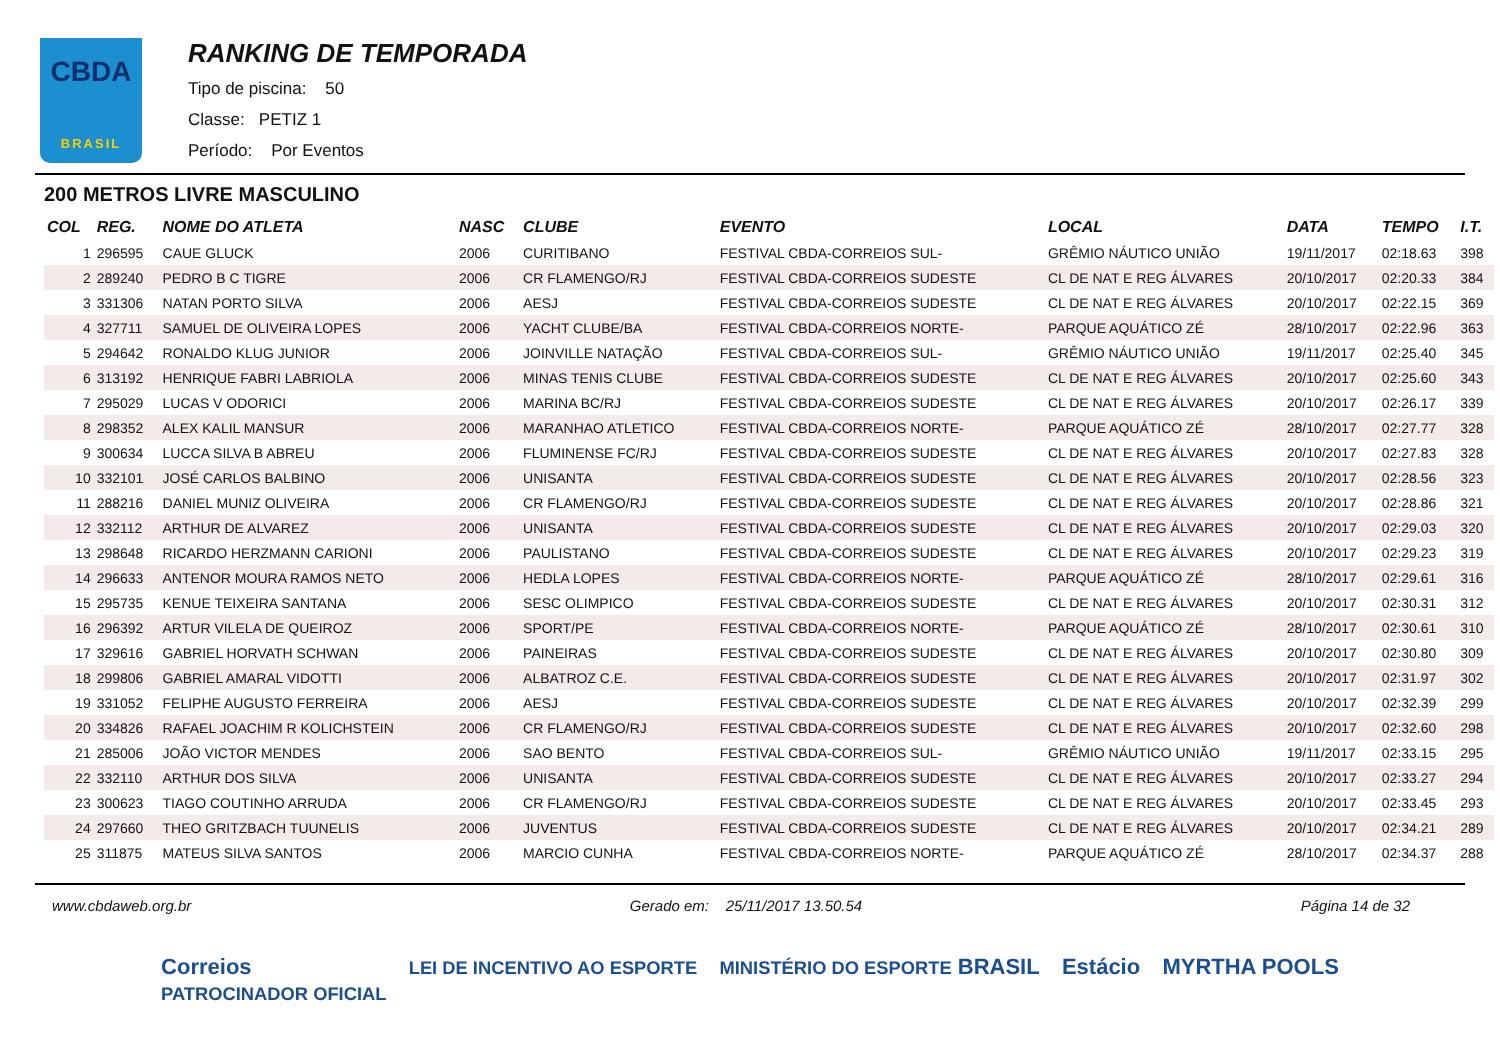CBDA
BRASIL
RANKING DE TEMPORADA
Tipo de piscina: 50
Classe: PETIZ 1
Período: Por Eventos
200 METROS LIVRE MASCULINO
| COL | REG. | NOME DO ATLETA | NASC | CLUBE | EVENTO | LOCAL | DATA | TEMPO | I.T. |
| --- | --- | --- | --- | --- | --- | --- | --- | --- | --- |
| 1 | 296595 | CAUE GLUCK | 2006 | CURITIBANO | FESTIVAL CBDA-CORREIOS SUL- | GRÊMIO NÁUTICO UNIÃO | 19/11/2017 | 02:18.63 | 398 |
| 2 | 289240 | PEDRO B C TIGRE | 2006 | CR FLAMENGO/RJ | FESTIVAL CBDA-CORREIOS SUDESTE | CL DE NAT E REG ÁLVARES | 20/10/2017 | 02:20.33 | 384 |
| 3 | 331306 | NATAN PORTO SILVA | 2006 | AESJ | FESTIVAL CBDA-CORREIOS SUDESTE | CL DE NAT E REG ÁLVARES | 20/10/2017 | 02:22.15 | 369 |
| 4 | 327711 | SAMUEL DE OLIVEIRA LOPES | 2006 | YACHT CLUBE/BA | FESTIVAL CBDA-CORREIOS NORTE- | PARQUE AQUÁTICO ZÉ | 28/10/2017 | 02:22.96 | 363 |
| 5 | 294642 | RONALDO KLUG JUNIOR | 2006 | JOINVILLE NATAÇÃO | FESTIVAL CBDA-CORREIOS SUL- | GRÊMIO NÁUTICO UNIÃO | 19/11/2017 | 02:25.40 | 345 |
| 6 | 313192 | HENRIQUE FABRI LABRIOLA | 2006 | MINAS TENIS CLUBE | FESTIVAL CBDA-CORREIOS SUDESTE | CL DE NAT E REG ÁLVARES | 20/10/2017 | 02:25.60 | 343 |
| 7 | 295029 | LUCAS V ODORICI | 2006 | MARINA BC/RJ | FESTIVAL CBDA-CORREIOS SUDESTE | CL DE NAT E REG ÁLVARES | 20/10/2017 | 02:26.17 | 339 |
| 8 | 298352 | ALEX KALIL MANSUR | 2006 | MARANHAO ATLETICO | FESTIVAL CBDA-CORREIOS NORTE- | PARQUE AQUÁTICO ZÉ | 28/10/2017 | 02:27.77 | 328 |
| 9 | 300634 | LUCCA SILVA B ABREU | 2006 | FLUMINENSE FC/RJ | FESTIVAL CBDA-CORREIOS SUDESTE | CL DE NAT E REG ÁLVARES | 20/10/2017 | 02:27.83 | 328 |
| 10 | 332101 | JOSÉ CARLOS BALBINO | 2006 | UNISANTA | FESTIVAL CBDA-CORREIOS SUDESTE | CL DE NAT E REG ÁLVARES | 20/10/2017 | 02:28.56 | 323 |
| 11 | 288216 | DANIEL MUNIZ OLIVEIRA | 2006 | CR FLAMENGO/RJ | FESTIVAL CBDA-CORREIOS SUDESTE | CL DE NAT E REG ÁLVARES | 20/10/2017 | 02:28.86 | 321 |
| 12 | 332112 | ARTHUR DE ALVAREZ | 2006 | UNISANTA | FESTIVAL CBDA-CORREIOS SUDESTE | CL DE NAT E REG ÁLVARES | 20/10/2017 | 02:29.03 | 320 |
| 13 | 298648 | RICARDO HERZMANN CARIONI | 2006 | PAULISTANO | FESTIVAL CBDA-CORREIOS SUDESTE | CL DE NAT E REG ÁLVARES | 20/10/2017 | 02:29.23 | 319 |
| 14 | 296633 | ANTENOR MOURA RAMOS NETO | 2006 | HEDLA LOPES | FESTIVAL CBDA-CORREIOS NORTE- | PARQUE AQUÁTICO ZÉ | 28/10/2017 | 02:29.61 | 316 |
| 15 | 295735 | KENUE TEIXEIRA SANTANA | 2006 | SESC OLIMPICO | FESTIVAL CBDA-CORREIOS SUDESTE | CL DE NAT E REG ÁLVARES | 20/10/2017 | 02:30.31 | 312 |
| 16 | 296392 | ARTUR VILELA DE QUEIROZ | 2006 | SPORT/PE | FESTIVAL CBDA-CORREIOS NORTE- | PARQUE AQUÁTICO ZÉ | 28/10/2017 | 02:30.61 | 310 |
| 17 | 329616 | GABRIEL HORVATH SCHWAN | 2006 | PAINEIRAS | FESTIVAL CBDA-CORREIOS SUDESTE | CL DE NAT E REG ÁLVARES | 20/10/2017 | 02:30.80 | 309 |
| 18 | 299806 | GABRIEL AMARAL VIDOTTI | 2006 | ALBATROZ C.E. | FESTIVAL CBDA-CORREIOS SUDESTE | CL DE NAT E REG ÁLVARES | 20/10/2017 | 02:31.97 | 302 |
| 19 | 331052 | FELIPHE AUGUSTO FERREIRA | 2006 | AESJ | FESTIVAL CBDA-CORREIOS SUDESTE | CL DE NAT E REG ÁLVARES | 20/10/2017 | 02:32.39 | 299 |
| 20 | 334826 | RAFAEL JOACHIM R KOLICHSTEIN | 2006 | CR FLAMENGO/RJ | FESTIVAL CBDA-CORREIOS SUDESTE | CL DE NAT E REG ÁLVARES | 20/10/2017 | 02:32.60 | 298 |
| 21 | 285006 | JOÃO VICTOR MENDES | 2006 | SAO BENTO | FESTIVAL CBDA-CORREIOS SUL- | GRÊMIO NÁUTICO UNIÃO | 19/11/2017 | 02:33.15 | 295 |
| 22 | 332110 | ARTHUR DOS SILVA | 2006 | UNISANTA | FESTIVAL CBDA-CORREIOS SUDESTE | CL DE NAT E REG ÁLVARES | 20/10/2017 | 02:33.27 | 294 |
| 23 | 300623 | TIAGO COUTINHO ARRUDA | 2006 | CR FLAMENGO/RJ | FESTIVAL CBDA-CORREIOS SUDESTE | CL DE NAT E REG ÁLVARES | 20/10/2017 | 02:33.45 | 293 |
| 24 | 297660 | THEO GRITZBACH TUUNELIS | 2006 | JUVENTUS | FESTIVAL CBDA-CORREIOS SUDESTE | CL DE NAT E REG ÁLVARES | 20/10/2017 | 02:34.21 | 289 |
| 25 | 311875 | MATEUS SILVA SANTOS | 2006 | MARCIO CUNHA | FESTIVAL CBDA-CORREIOS NORTE- | PARQUE AQUÁTICO ZÉ | 28/10/2017 | 02:34.37 | 288 |
www.cbdaweb.org.br Gerado em: 25/11/2017 13.50.54 Página 14 de 32
Correios
PATROCINADOR OFICIAL LEI DE INCENTIVO AO ESPORTE MINISTÉRIO DO ESPORTE BRASIL Estácio MYRTHA POOLS